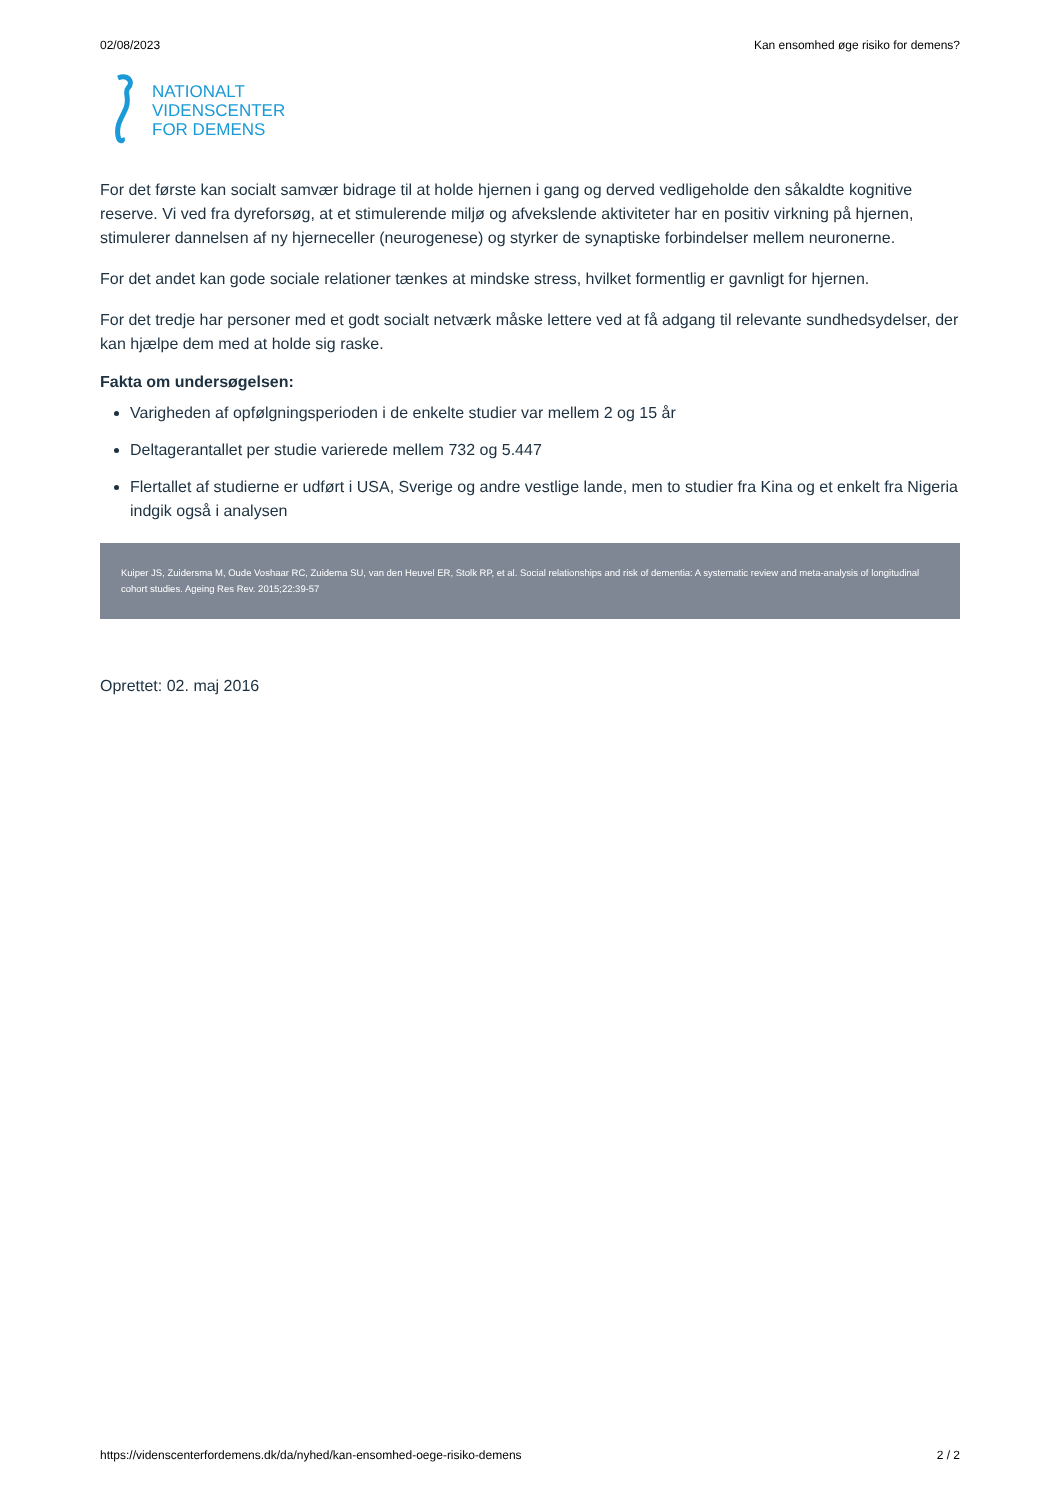02/08/2023 Kan ensomhed øge risiko for demens?
NATIONALT
VIDENSCENTER
FOR DEMENS
For det første kan socialt samvær bidrage til at holde hjernen i gang og derved vedligeholde den såkaldte kognitive reserve. Vi ved fra dyreforsøg, at et stimulerende miljø og afvekslende aktiviteter har en positiv virkning på hjernen, stimulerer dannelsen af ny hjerneceller (neurogenese) og styrker de synaptiske forbindelser mellem neuronerne.
For det andet kan gode sociale relationer tænkes at mindske stress, hvilket formentlig er gavnligt for hjernen.
For det tredje har personer med et godt socialt netværk måske lettere ved at få adgang til relevante sundhedsydelser, der kan hjælpe dem med at holde sig raske.
Fakta om undersøgelsen:
Varigheden af opfølgningsperioden i de enkelte studier var mellem 2 og 15 år
Deltagerantallet per studie varierede mellem 732 og 5.447
Flertallet af studierne er udført i USA, Sverige og andre vestlige lande, men to studier fra Kina og et enkelt fra Nigeria indgik også i analysen
Kuiper JS, Zuidersma M, Oude Voshaar RC, Zuidema SU, van den Heuvel ER, Stolk RP, et al. Social relationships and risk of dementia: A systematic review and meta-analysis of longitudinal cohort studies. Ageing Res Rev. 2015;22:39-57
Oprettet: 02. maj 2016
https://videnscenterfordemens.dk/da/nyhed/kan-ensomhed-oege-risiko-demens 2 / 2